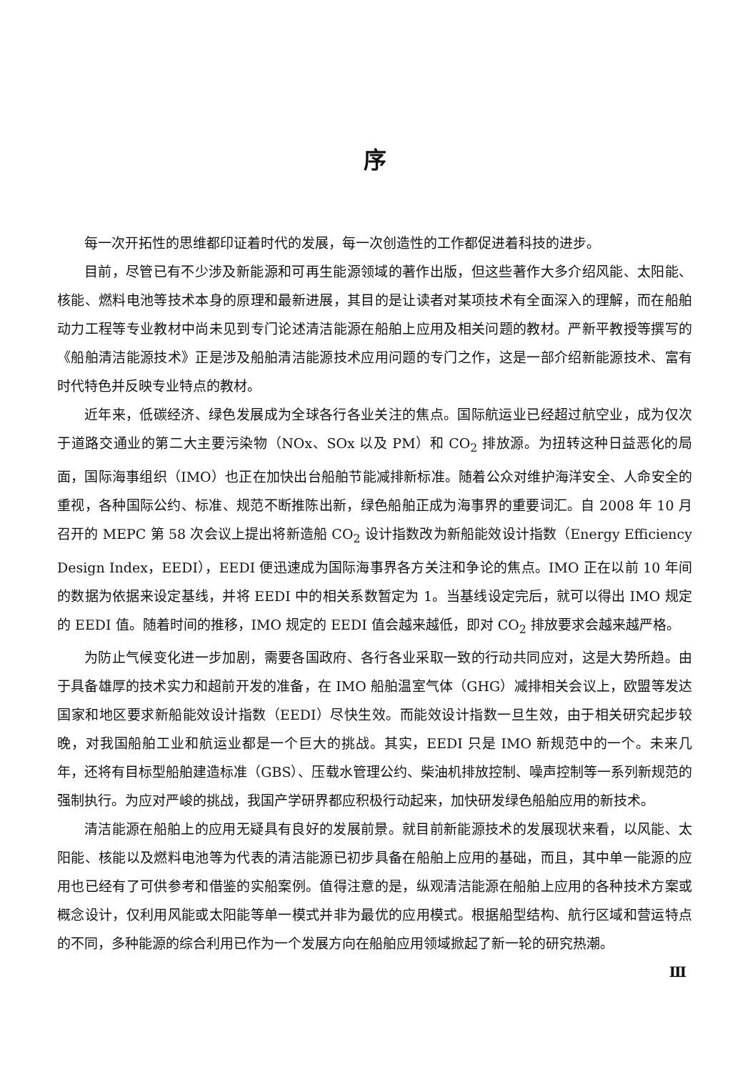序
每一次开拓性的思维都印证着时代的发展，每一次创造性的工作都促进着科技的进步。
目前，尽管已有不少涉及新能源和可再生能源领域的著作出版，但这些著作大多介绍风能、太阳能、核能、燃料电池等技术本身的原理和最新进展，其目的是让读者对某项技术有全面深入的理解，而在船舶动力工程等专业教材中尚未见到专门论述清洁能源在船舶上应用及相关问题的教材。严新平教授等撰写的《船舶清洁能源技术》正是涉及船舶清洁能源技术应用问题的专门之作，这是一部介绍新能源技术、富有时代特色并反映专业特点的教材。
近年来，低碳经济、绿色发展成为全球各行各业关注的焦点。国际航运业已经超过航空业，成为仅次于道路交通业的第二大主要污染物（NOx、SOx 以及 PM）和 CO<sub>2</sub> 排放源。为扭转这种日益恶化的局面，国际海事组织（IMO）也正在加快出台船舶节能减排新标准。随着公众对维护海洋安全、人命安全的重视，各种国际公约、标准、规范不断推陈出新，绿色船舶正成为海事界的重要词汇。自 2008 年 10 月召开的 MEPC 第 58 次会议上提出将新造船 CO<sub>2</sub> 设计指数改为新船能效设计指数（Energy Efficiency Design Index，EEDI），EEDI 便迅速成为国际海事界各方关注和争论的焦点。IMO 正在以前 10 年间的数据为依据来设定基线，并将 EEDI 中的相关系数暂定为 1。当基线设定完后，就可以得出 IMO 规定的 EEDI 值。随着时间的推移，IMO 规定的 EEDI 值会越来越低，即对 CO<sub>2</sub> 排放要求会越来越严格。
为防止气候变化进一步加剧，需要各国政府、各行各业采取一致的行动共同应对，这是大势所趋。由于具备雄厚的技术实力和超前开发的准备，在 IMO 船舶温室气体（GHG）减排相关会议上，欧盟等发达国家和地区要求新船能效设计指数（EEDI）尽快生效。而能效设计指数一旦生效，由于相关研究起步较晚，对我国船舶工业和航运业都是一个巨大的挑战。其实，EEDI 只是 IMO 新规范中的一个。未来几年，还将有目标型船舶建造标准（GBS）、压载水管理公约、柴油机排放控制、噪声控制等一系列新规范的强制执行。为应对严峻的挑战，我国产学研界都应积极行动起来，加快研发绿色船舶应用的新技术。
清洁能源在船舶上的应用无疑具有良好的发展前景。就目前新能源技术的发展现状来看，以风能、太阳能、核能以及燃料电池等为代表的清洁能源已初步具备在船舶上应用的基础，而且，其中单一能源的应用也已经有了可供参考和借鉴的实船案例。值得注意的是，纵观清洁能源在船舶上应用的各种技术方案或概念设计，仅利用风能或太阳能等单一模式并非为最优的应用模式。根据船型结构、航行区域和营运特点的不同，多种能源的综合利用已作为一个发展方向在船舶应用领域掀起了新一轮的研究热潮。
Ⅲ